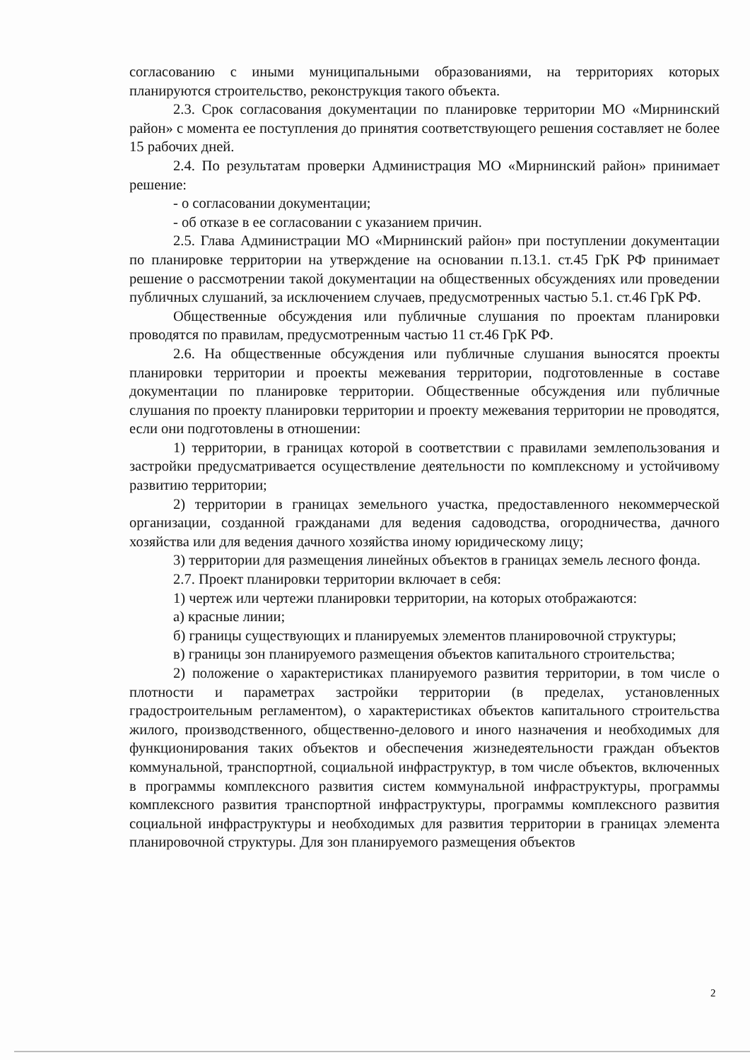согласованию с иными муниципальными образованиями, на территориях которых планируются строительство, реконструкция такого объекта.
2.3. Срок согласования документации по планировке территории МО «Мирнинский район» с момента ее поступления до принятия соответствующего решения составляет не более 15 рабочих дней.
2.4. По результатам проверки Администрация МО «Мирнинский район» принимает решение:
- о согласовании документации;
- об отказе в ее согласовании с указанием причин.
2.5. Глава Администрации МО «Мирнинский район» при поступлении документации по планировке территории на утверждение на основании п.13.1. ст.45 ГрК РФ принимает решение о рассмотрении такой документации на общественных обсуждениях или проведении публичных слушаний, за исключением случаев, предусмотренных частью 5.1. ст.46 ГрК РФ.
Общественные обсуждения или публичные слушания по проектам планировки проводятся по правилам, предусмотренным частью 11 ст.46 ГрК РФ.
2.6. На общественные обсуждения или публичные слушания выносятся проекты планировки территории и проекты межевания территории, подготовленные в составе документации по планировке территории. Общественные обсуждения или публичные слушания по проекту планировки территории и проекту межевания территории не проводятся, если они подготовлены в отношении:
1) территории, в границах которой в соответствии с правилами землепользования и застройки предусматривается осуществление деятельности по комплексному и устойчивому развитию территории;
2) территории в границах земельного участка, предоставленного некоммерческой организации, созданной гражданами для ведения садоводства, огородничества, дачного хозяйства или для ведения дачного хозяйства иному юридическому лицу;
3) территории для размещения линейных объектов в границах земель лесного фонда.
2.7. Проект планировки территории включает в себя:
1) чертеж или чертежи планировки территории, на которых отображаются:
а) красные линии;
б) границы существующих и планируемых элементов планировочной структуры;
в) границы зон планируемого размещения объектов капитального строительства;
2) положение о характеристиках планируемого развития территории, в том числе о плотности и параметрах застройки территории (в пределах, установленных градостроительным регламентом), о характеристиках объектов капитального строительства жилого, производственного, общественно-делового и иного назначения и необходимых для функционирования таких объектов и обеспечения жизнедеятельности граждан объектов коммунальной, транспортной, социальной инфраструктур, в том числе объектов, включенных в программы комплексного развития систем коммунальной инфраструктуры, программы комплексного развития транспортной инфраструктуры, программы комплексного развития социальной инфраструктуры и необходимых для развития территории в границах элемента планировочной структуры. Для зон планируемого размещения объектов
2